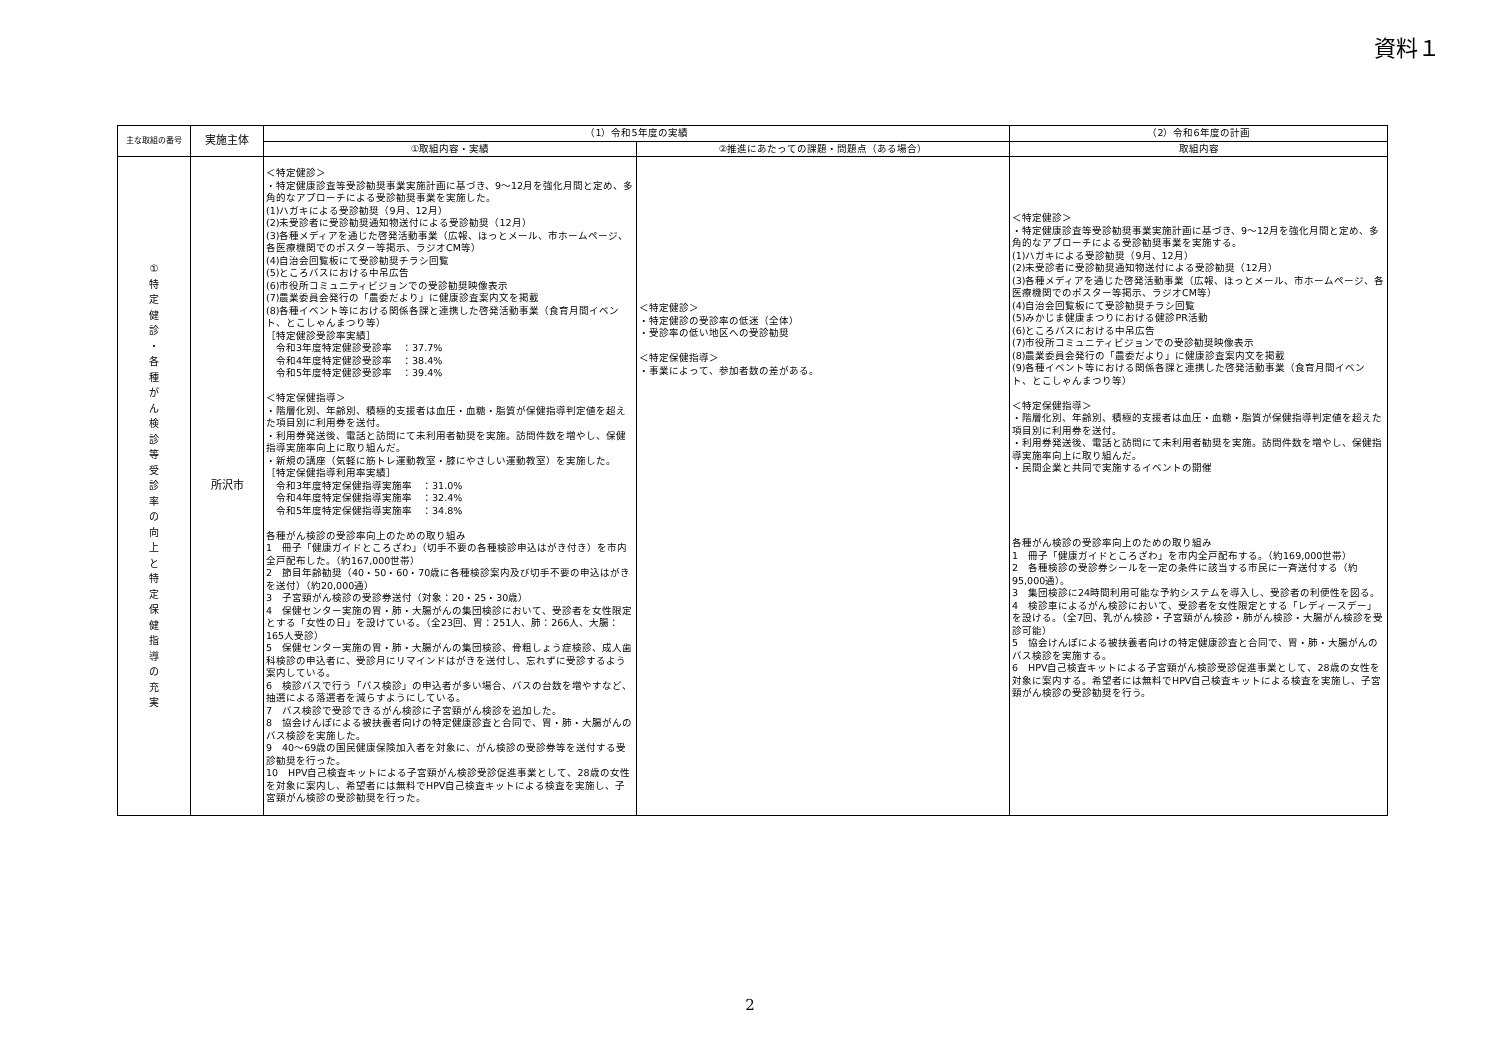資料１
| 主な取組の番号 | 実施主体 | （1）令和5年度の実績 | | （2）令和6年度の計画 |
| --- | --- | --- | --- | --- |
| | | ①取組内容・実績 | ②推進にあたっての課題・問題点（ある場合） | 取組内容 |
| ① 特 定 健 診 ・ 各 種 が ん 検 診 等 受 診 率 の 向 上 と 特 定 保 健 指 導 の 充 実 | 所沢市 | ＜特定健診＞ ・特定健康診査等受診勧奨事業実施計画に基づき、9～12月を強化月間と定め、多角的なアプローチによる受診勧奨事業を実施した。 (1)ハガキによる受診勧奨（9月、12月） (2)未受診者に受診勧奨通知物送付による受診勧奨（12月） (3)各種メディアを通じた啓発活動事業（広報、ほっとメール、市ホームページ、各医療機関でのポスター等掲示、ラジオCM等） (4)自治会回覧板にて受診勧奨チラシ回覧 (5)ところバスにおける中吊広告 (6)市役所コミュニティビジョンでの受診勧奨映像表示 (7)農業委員会発行の「農委だより」に健康診査案内文を掲載 (8)各種イベント等における関係各課と連携した啓発活動事業（食育月間イベント、とこしゃんまつり等） ［特定健診受診率実績］ 令和3年度特定健診受診率 ：37.7% 令和4年度特定健診受診率 ：38.4% 令和5年度特定健診受診率 ：39.4% ＜特定保健指導＞ ・階層化別、年齢別、積極的支援者は血圧・血糖・脂質が保健指導判定値を超えた項目別に利用券を送付。 ・利用券発送後、電話と訪問にて未利用者勧奨を実施。訪問件数を増やし、保健指導実施率向上に取り組んだ。 ・新規の講座（気軽に筋トレ運動教室・膝にやさしい運動教室）を実施した。 ［特定保健指導利用率実績］ 令和3年度特定保健指導実施率 ：31.0% 令和4年度特定保健指導実施率 ：32.4% 令和5年度特定保健指導実施率 ：34.8% 各種がん検診の受診率向上のための取り組み 1 冊子「健康ガイドところざわ」（切手不要の各種検診申込はがき付き）を市内全戸配布した。（約167,000世帯） 2 節目年齢勧奨（40・50・60・70歳に各種検診案内及び切手不要の申込はがきを送付）（約20,000通） 3 子宮頸がん検診の受診券送付（対象：20・25・30歳） 4 保健センター実施の胃・肺・大腸がんの集団検診において、受診者を女性限定とする「女性の日」を設けている。（全23回、胃：251人、肺：266人、大腸：165人受診） 5 保健センター実施の胃・肺・大腸がんの集団検診、骨粗しょう症検診、成人歯科検診の申込者に、受診月にリマインドはがきを送付し、忘れずに受診するよう案内している。 6 検診バスで行う「バス検診」の申込者が多い場合、バスの台数を増やすなど、抽選による落選者を減らすようにしている。 7 バス検診で受診できるがん検診に子宮頸がん検診を追加した。 8 協会けんぽによる被扶養者向けの特定健康診査と合同で、胃・肺・大腸がんのバス検診を実施した。 9 40～69歳の国民健康保険加入者を対象に、がん検診の受診券等を送付する受診勧奨を行った。 10 HPV自己検査キットによる子宮頸がん検診受診促進事業として、28歳の女性を対象に案内し、希望者には無料でHPV自己検査キットによる検査を実施し、子宮頸がん検診の受診勧奨を行った。 | ＜特定健診＞ ・特定健診の受診率の低迷（全体） ・受診率の低い地区への受診勧奨 ＜特定保健指導＞ ・事業によって、参加者数の差がある。 | ＜特定健診＞ ・特定健康診査等受診勧奨事業実施計画に基づき、9～12月を強化月間と定め、多角的なアプローチによる受診勧奨事業を実施する。 (1)ハガキによる受診勧奨（9月、12月） (2)未受診者に受診勧奨通知物送付による受診勧奨（12月） (3)各種メディアを通じた啓発活動事業（広報、ほっとメール、市ホームページ、各医療機関でのポスター等掲示、ラジオCM等） (4)自治会回覧板にて受診勧奨チラシ回覧 (5)みかじま健康まつりにおける健診PR活動 (6)ところバスにおける中吊広告 (7)市役所コミュニティビジョンでの受診勧奨映像表示 (8)農業委員会発行の「農委だより」に健康診査案内文を掲載 (9)各種イベント等における関係各課と連携した啓発活動事業（食育月間イベント、とこしゃんまつり等） ＜特定保健指導＞ ・階層化別、年齢別、積極的支援者は血圧・血糖・脂質が保健指導判定値を超えた項目別に利用券を送付。 ・利用券発送後、電話と訪問にて未利用者勧奨を実施。訪問件数を増やし、保健指導実施率向上に取り組んだ。 ・民間企業と共同で実施するイベントの開催 各種がん検診の受診率向上のための取り組み 1 冊子「健康ガイドところざわ」を市内全戸配布する。（約169,000世帯） 2 各種検診の受診券シールを一定の条件に該当する市民に一斉送付する（約95,000通）。 3 集団検診に24時間利用可能な予約システムを導入し、受診者の利便性を図る。 4 検診車によるがん検診において、受診者を女性限定とする「レディースデー」を設ける。（全7回、乳がん検診・子宮頸がん検診・肺がん検診・大腸がん検診を受診可能） 5 協会けんぽによる被扶養者向けの特定健康診査と合同で、胃・肺・大腸がんのバス検診を実施する。 6 HPV自己検査キットによる子宮頸がん検診受診促進事業として、28歳の女性を対象に案内する。希望者には無料でHPV自己検査キットによる検査を実施し、子宮頸がん検診の受診勧奨を行う。 |
2